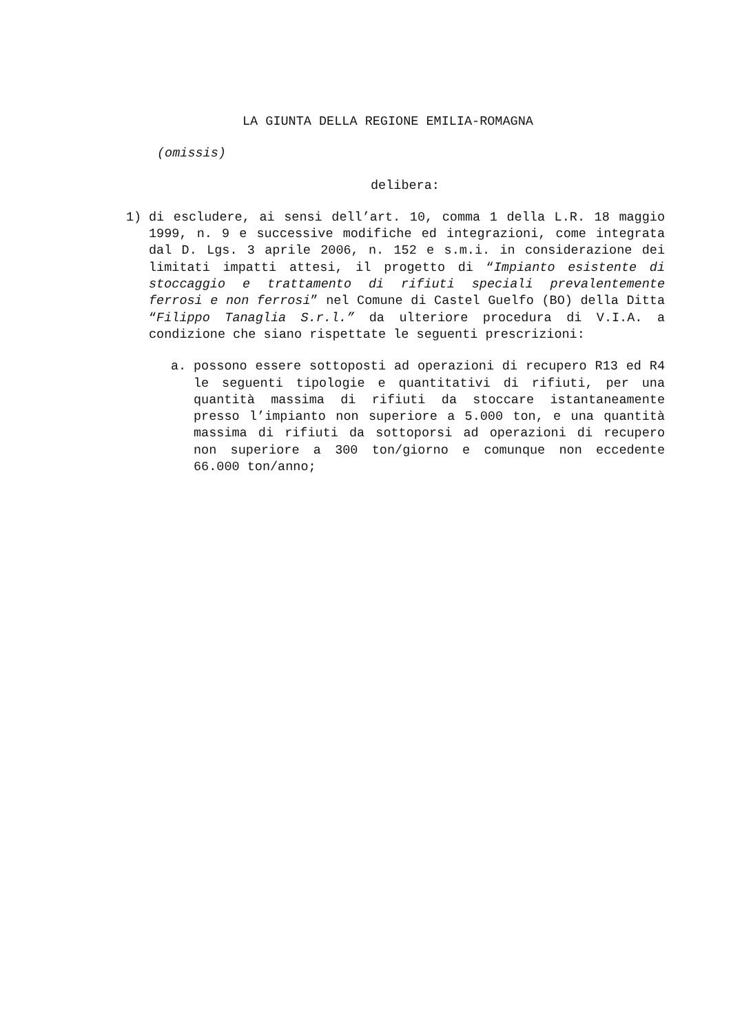LA GIUNTA DELLA REGIONE EMILIA-ROMAGNA
(omissis)
delibera:
1) di escludere, ai sensi dell’art. 10, comma 1 della L.R. 18 maggio 1999, n. 9 e successive modifiche ed integrazioni, come integrata dal D. Lgs. 3 aprile 2006, n. 152 e s.m.i. in considerazione dei limitati impatti attesi, il progetto di “Impianto esistente di stoccaggio e trattamento di rifiuti speciali prevalentemente ferrosi e non ferrosi” nel Comune di Castel Guelfo (BO) della Ditta “Filippo Tanaglia S.r.l.” da ulteriore procedura di V.I.A. a condizione che siano rispettate le seguenti prescrizioni:
a. possono essere sottoposti ad operazioni di recupero R13 ed R4 le seguenti tipologie e quantitativi di rifiuti, per una quantità massima di rifiuti da stoccare istantaneamente presso l’impianto non superiore a 5.000 ton, e una quantità massima di rifiuti da sottoporsi ad operazioni di recupero non superiore a 300 ton/giorno e comunque non eccedente 66.000 ton/anno;